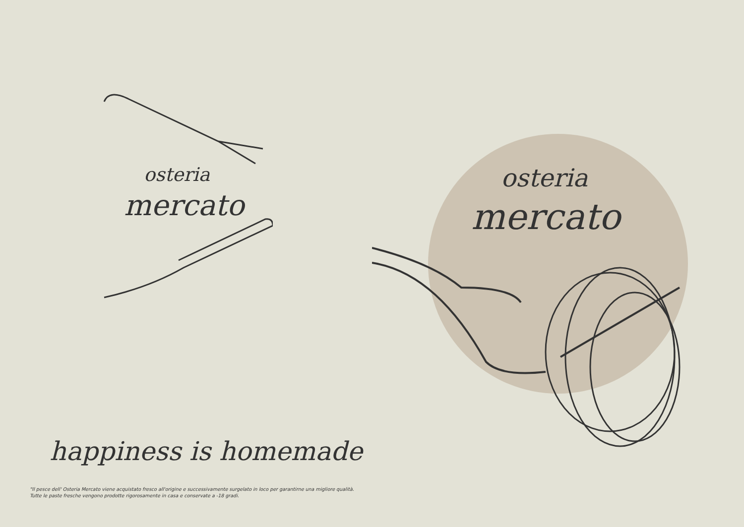osteria
mercato
happiness is homemade
"Il pesce dell' Osteria Mercato viene acquistato fresco all'origine e successivamente surgelato in loco per garantirne una migliore qualità.
Tutte le paste fresche vengono prodotte rigorosamente in casa e conservate a -18 gradi.
osteria
mercato